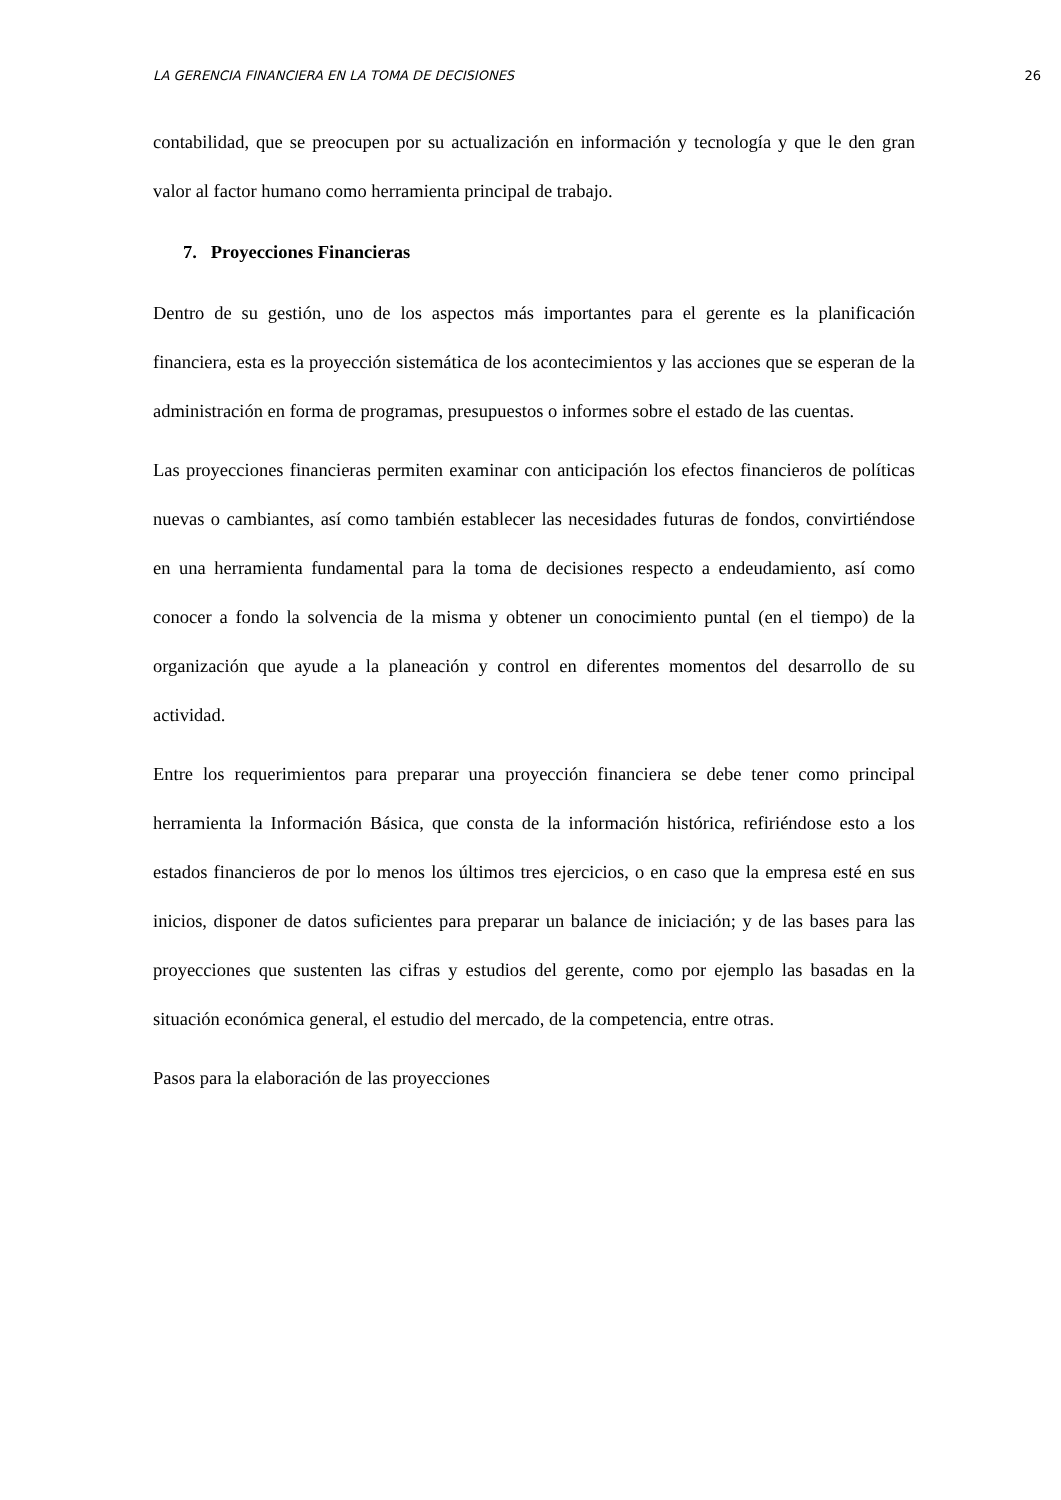LA GERENCIA FINANCIERA EN LA TOMA DE DECISIONES 26
contabilidad, que se preocupen por su actualización en información y tecnología y que le den gran valor al factor humano como herramienta principal de trabajo.
7. Proyecciones Financieras
Dentro de su gestión, uno de los aspectos más importantes para el gerente es la planificación financiera, esta es la proyección sistemática de los acontecimientos y las acciones que se esperan de la administración en forma de programas, presupuestos o informes sobre el estado de las cuentas.
Las proyecciones financieras permiten examinar con anticipación los efectos financieros de políticas nuevas o cambiantes, así como también establecer las necesidades futuras de fondos, convirtiéndose en una herramienta fundamental para la toma de decisiones respecto a endeudamiento, así como conocer a fondo la solvencia de la misma y obtener un conocimiento puntal (en el tiempo) de la organización que ayude a la planeación y control en diferentes momentos del desarrollo de su actividad.
Entre los requerimientos para preparar una proyección financiera se debe tener como principal herramienta la Información Básica, que consta de la información histórica, refiriéndose esto a los estados financieros de por lo menos los últimos tres ejercicios, o en caso que la empresa esté en sus inicios, disponer de datos suficientes para preparar un balance de iniciación; y de las bases para las proyecciones que sustenten las cifras y estudios del gerente, como por ejemplo las basadas en la situación económica general, el estudio del mercado, de la competencia, entre otras.
Pasos para la elaboración de las proyecciones